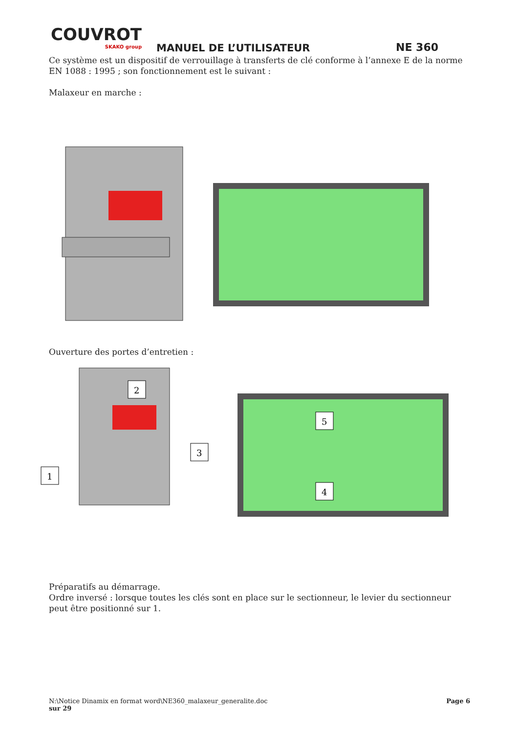COUVROT
SKAKO group
MANUEL DE L’UTILISATEUR NE 360
Ce système est un dispositif de verrouillage à transferts de clé conforme à l’annexe E de la norme EN 1088 : 1995 ; son fonctionnement est le suivant :
Malaxeur en marche :
Ouverture des portes d’entretien :
2
3
1
5
4
Préparatifs au démarrage.
Ordre inversé : lorsque toutes les clés sont en place sur le sectionneur, le levier du sectionneur peut être positionné sur 1.
N:\Notice Dinamix en format word\NE360_malaxeur_generalite.doc Page 6
sur 29